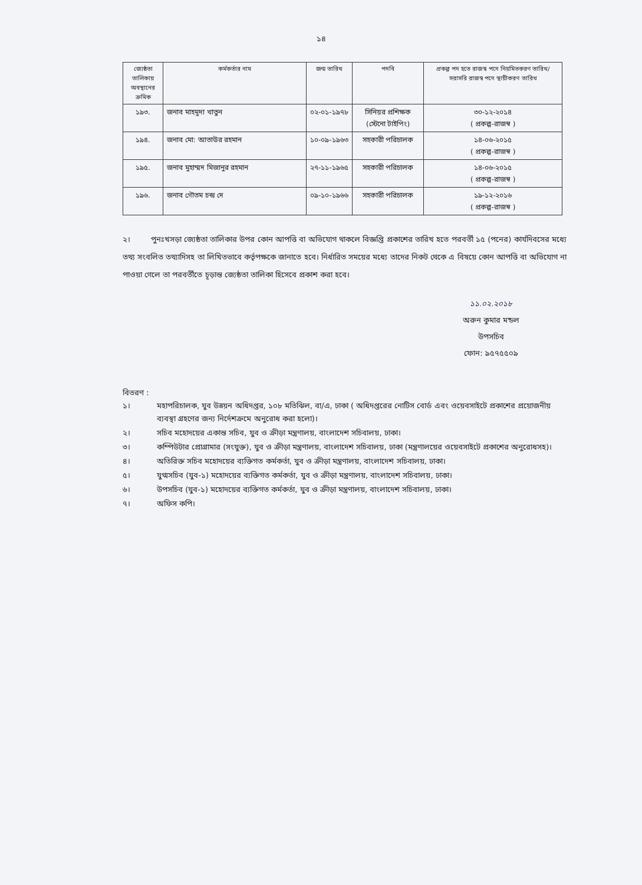১৪
| জ্যেষ্ঠতা তালিকায় অবস্থানের ক্রমিক | কর্মকর্তার নাম | জন্ম তারিখ | পদবি | প্রকল্প পদ হতে রাজস্ব পদে নিয়মিতকরণ তারিখ/ সরাসরি রাজস্ব পদে স্থায়ীকরণ তারিখ |
| --- | --- | --- | --- | --- |
| ১৯৩. | জনাব মাহমুদা খাতুন | ০২-০১-১৯৭৮ | সিনিয়র প্রশিক্ষক (স্টেনো টাইপিং) | ৩০-১২-২০১৪ ( প্রকল্প-রাজস্ব ) |
| ১৯৪. | জনাব মো: আতাউর রহমান | ১০-০৯-১৯৬৩ | সহকারী পরিচালক | ১৪-০৬-২০১৫ ( প্রকল্প-রাজস্ব ) |
| ১৯৫. | জনাব মুহাম্মদ মিজানুর রহমান | ২৭-১১-১৯৬৫ | সহকারী পরিচালক | ১৪-০৬-২০১৫ ( প্রকল্প-রাজস্ব ) |
| ১৯৬. | জনাব গৌতম চন্দ্র দে | ০৯-১০-১৯৬৬ | সহকারী পরিচালক | ১৯-১২-২০১৬ ( প্রকল্প-রাজস্ব ) |
২। পুনঃখসড়া জ্যেষ্ঠতা তালিকার উপর কোন আপত্তি বা অভিযোগ থাকলে বিজ্ঞপ্তি প্রকাশের তারিখ হতে পরবর্তী ১৫ (পনের) কার্যদিবসের মধ্যে তথ্য সংবলিত তথ্যাদিসহ তা লিখিতভাবে কর্তৃপক্ষকে জানাতে হবে। নির্ধারিত সময়ের মধ্যে তাদের নিকট থেকে এ বিষয়ে কোন আপত্তি বা অভিযোগ না পাওয়া গেলে তা পরবর্তীতে চূড়ান্ত জ্যেষ্ঠতা তালিকা হিসেবে প্রকাশ করা হবে।
১১.০২.২০১৮
অরুন কুমার মন্ডল
উপসচিব
ফোন: ৯৫৭৫৫০৯
বিতরণ :
১। মহাপরিচালক, যুব উন্নয়ন অধিদপ্তর, ১০৮ মতিঝিল, বা/এ, ঢাকা ( অধিদপ্তরের নোটিস বোর্ড এবং ওয়েবসাইটে প্রকাশের প্রয়োজনীয় ব্যবস্থা গ্রহণের জন্য নির্দেশক্রমে অনুরোধ করা হলো)।
২। সচিব মহোদয়ের একান্ত সচিব, যুব ও ক্রীড়া মন্ত্রণালয়, বাংলাদেশ সচিবালয়, ঢাকা।
৩। কম্পিউটার প্রোগ্রামার (সংযুক্ত), যুব ও ক্রীড়া মন্ত্রণালয়, বাংলাদেশ সচিবালয়, ঢাকা (মন্ত্রণালয়ের ওয়েবসাইটে প্রকাশের অনুরোধসহ)।
৪। অতিরিক্ত সচিব মহোদয়ের ব্যক্তিগত কর্মকর্তা, যুব ও ক্রীড়া মন্ত্রণালয়, বাংলাদেশ সচিবালয়, ঢাকা।
৫। যুগ্মসচিব (যুব-১) মহোদয়ের ব্যক্তিগত কর্মকর্তা, যুব ও ক্রীড়া মন্ত্রণালয়, বাংলাদেশ সচিবালয়, ঢাকা।
৬। উপসচিব (যুব-১) মহোদয়ের ব্যক্তিগত কর্মকর্তা, যুব ও ক্রীড়া মন্ত্রণালয়, বাংলাদেশ সচিবালয়, ঢাকা।
৭। অফিস কপি।